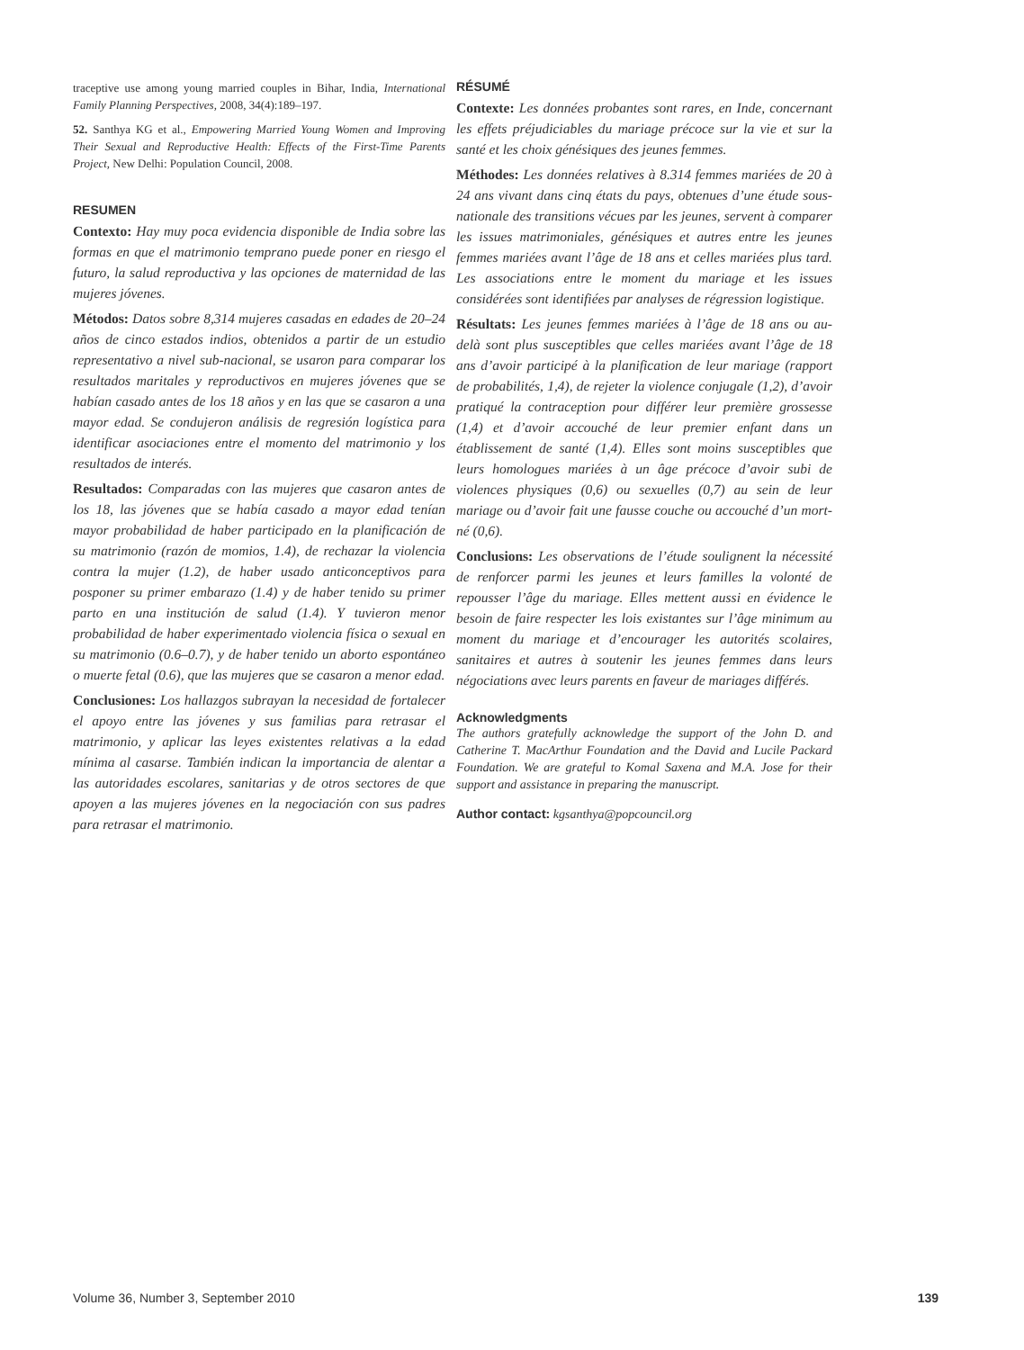traceptive use among young married couples in Bihar, India, International Family Planning Perspectives, 2008, 34(4):189–197.
52. Santhya KG et al., Empowering Married Young Women and Improving Their Sexual and Reproductive Health: Effects of the First-Time Parents Project, New Delhi: Population Council, 2008.
RESUMEN
Contexto: Hay muy poca evidencia disponible de India sobre las formas en que el matrimonio temprano puede poner en riesgo el futuro, la salud reproductiva y las opciones de maternidad de las mujeres jóvenes.
Métodos: Datos sobre 8,314 mujeres casadas en edades de 20–24 años de cinco estados indios, obtenidos a partir de un estudio representativo a nivel sub-nacional, se usaron para comparar los resultados maritales y reproductivos en mujeres jóvenes que se habían casado antes de los 18 años y en las que se casaron a una mayor edad. Se condujeron análisis de regresión logística para identificar asociaciones entre el momento del matrimonio y los resultados de interés.
Resultados: Comparadas con las mujeres que casaron antes de los 18, las jóvenes que se había casado a mayor edad tenían mayor probabilidad de haber participado en la planificación de su matrimonio (razón de momios, 1.4), de rechazar la violencia contra la mujer (1.2), de haber usado anticonceptivos para posponer su primer embarazo (1.4) y de haber tenido su primer parto en una institución de salud (1.4). Y tuvieron menor probabilidad de haber experimentado violencia física o sexual en su matrimonio (0.6–0.7), y de haber tenido un aborto espontáneo o muerte fetal (0.6), que las mujeres que se casaron a menor edad.
Conclusiones: Los hallazgos subrayan la necesidad de fortalecer el apoyo entre las jóvenes y sus familias para retrasar el matrimonio, y aplicar las leyes existentes relativas a la edad mínima al casarse. También indican la importancia de alentar a las autoridades escolares, sanitarias y de otros sectores de que apoyen a las mujeres jóvenes en la negociación con sus padres para retrasar el matrimonio.
RÉSUMÉ
Contexte: Les données probantes sont rares, en Inde, concernant les effets préjudiciables du mariage précoce sur la vie et sur la santé et les choix génésiques des jeunes femmes.
Méthodes: Les données relatives à 8.314 femmes mariées de 20 à 24 ans vivant dans cinq états du pays, obtenues d’une étude sous-nationale des transitions vécues par les jeunes, servent à comparer les issues matrimoniales, génésiques et autres entre les jeunes femmes mariées avant l’âge de 18 ans et celles mariées plus tard. Les associations entre le moment du mariage et les issues considérées sont identifiées par analyses de régression logistique.
Résultats: Les jeunes femmes mariées à l’âge de 18 ans ou au-delà sont plus susceptibles que celles mariées avant l’âge de 18 ans d’avoir participé à la planification de leur mariage (rapport de probabilités, 1,4), de rejeter la violence conjugale (1,2), d’avoir pratiqué la contraception pour différer leur première grossesse (1,4) et d’avoir accouché de leur premier enfant dans un établissement de santé (1,4). Elles sont moins susceptibles que leurs homologues mariées à un âge précoce d’avoir subi de violences physiques (0,6) ou sexuelles (0,7) au sein de leur mariage ou d’avoir fait une fausse couche ou accouché d’un mort-né (0,6).
Conclusions: Les observations de l’étude soulignent la nécessité de renforcer parmi les jeunes et leurs familles la volonté de repousser l’âge du mariage. Elles mettent aussi en évidence le besoin de faire respecter les lois existantes sur l’âge minimum au moment du mariage et d’encourager les autorités scolaires, sanitaires et autres à soutenir les jeunes femmes dans leurs négociations avec leurs parents en faveur de mariages différés.
Acknowledgments
The authors gratefully acknowledge the support of the John D. and Catherine T. MacArthur Foundation and the David and Lucile Packard Foundation. We are grateful to Komal Saxena and M.A. Jose for their support and assistance in preparing the manuscript.
Author contact: kgsanthya@popcouncil.org
Volume 36, Number 3, September 2010 139